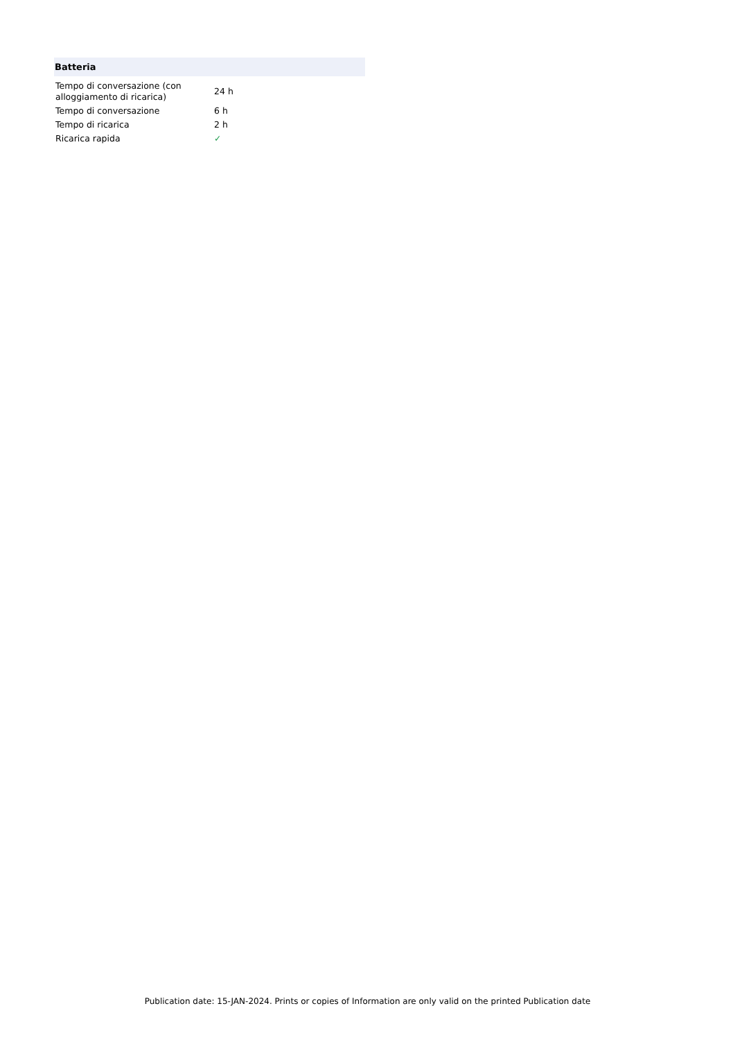Batteria
| Tempo di conversazione (con alloggiamento di ricarica) | 24 h |
| Tempo di conversazione | 6 h |
| Tempo di ricarica | 2 h |
| Ricarica rapida | ✓ |
Publication date: 15-JAN-2024. Prints or copies of Information are only valid on the printed Publication date